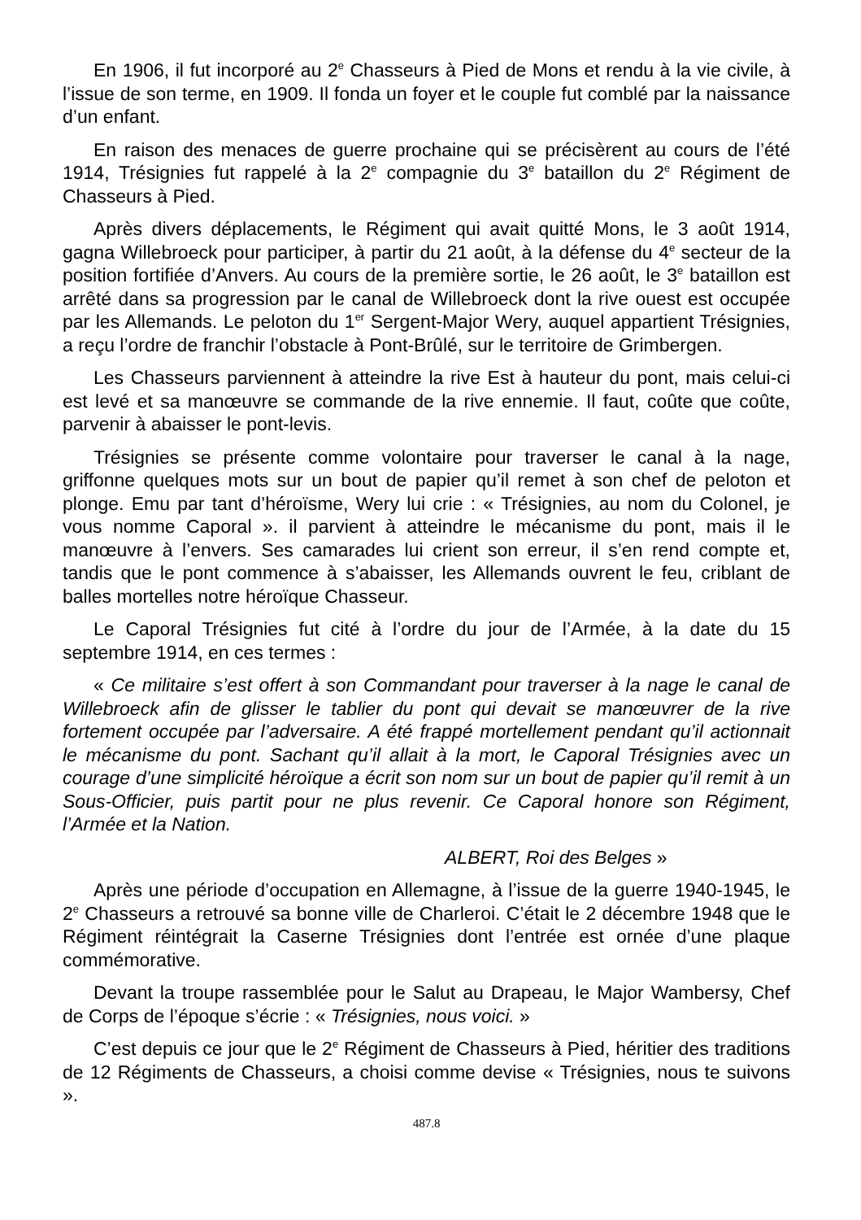En 1906, il fut incorporé au 2<sup>e</sup> Chasseurs à Pied de Mons et rendu à la vie civile, à l’issue de son terme, en 1909. Il fonda un foyer et le couple fut comblé par la naissance d’un enfant.
En raison des menaces de guerre prochaine qui se précisèrent au cours de l’été 1914, Trésignies fut rappelé à la 2<sup>e</sup> compagnie du 3<sup>e</sup> bataillon du 2<sup>e</sup> Régiment de Chasseurs à Pied.
Après divers déplacements, le Régiment qui avait quitté Mons, le 3 août 1914, gagna Willebroeck pour participer, à partir du 21 août, à la défense du 4<sup>e</sup> secteur de la position fortifiée d’Anvers. Au cours de la première sortie, le 26 août, le 3<sup>e</sup> bataillon est arrêté dans sa progression par le canal de Willebroeck dont la rive ouest est occupée par les Allemands. Le peloton du 1<sup>er</sup> Sergent-Major Wery, auquel appartient Trésignies, a reçu l’ordre de franchir l’obstacle à Pont-Brûlé, sur le territoire de Grimbergen.
Les Chasseurs parviennent à atteindre la rive Est à hauteur du pont, mais celui-ci est levé et sa manœuvre se commande de la rive ennemie. Il faut, coûte que coûte, parvenir à abaisser le pont-levis.
Trésignies se présente comme volontaire pour traverser le canal à la nage, griffonne quelques mots sur un bout de papier qu’il remet à son chef de peloton et plonge. Emu par tant d’héroïsme, Wery lui crie : « Trésignies, au nom du Colonel, je vous nomme Caporal ». il parvient à atteindre le mécanisme du pont, mais il le manœuvre à l’envers. Ses camarades lui crient son erreur, il s’en rend compte et, tandis que le pont commence à s’abaisser, les Allemands ouvrent le feu, criblant de balles mortelles notre héroïque Chasseur.
Le Caporal Trésignies fut cité à l’ordre du jour de l’Armée, à la date du 15 septembre 1914, en ces termes :
« Ce militaire s’est offert à son Commandant pour traverser à la nage le canal de Willebroeck afin de glisser le tablier du pont qui devait se manœuvrer de la rive fortement occupée par l’adversaire. A été frappé mortellement pendant qu’il actionnait le mécanisme du pont. Sachant qu’il allait à la mort, le Caporal Trésignies avec un courage d’une simplicité héroïque a écrit son nom sur un bout de papier qu’il remit à un Sous-Officier, puis partit pour ne plus revenir. Ce Caporal honore son Régiment, l’Armée et la Nation.
ALBERT, Roi des Belges »
Après une période d’occupation en Allemagne, à l’issue de la guerre 1940-1945, le 2<sup>e</sup> Chasseurs a retrouvé sa bonne ville de Charleroi. C’était le 2 décembre 1948 que le Régiment réintégrait la Caserne Trésignies dont l’entrée est ornée d’une plaque commémorative.
Devant la troupe rassemblée pour le Salut au Drapeau, le Major Wambersy, Chef de Corps de l’époque s’écrie : « Trésignies, nous voici. »
C’est depuis ce jour que le 2<sup>e</sup> Régiment de Chasseurs à Pied, héritier des traditions de 12 Régiments de Chasseurs, a choisi comme devise « Trésignies, nous te suivons ».
487.8